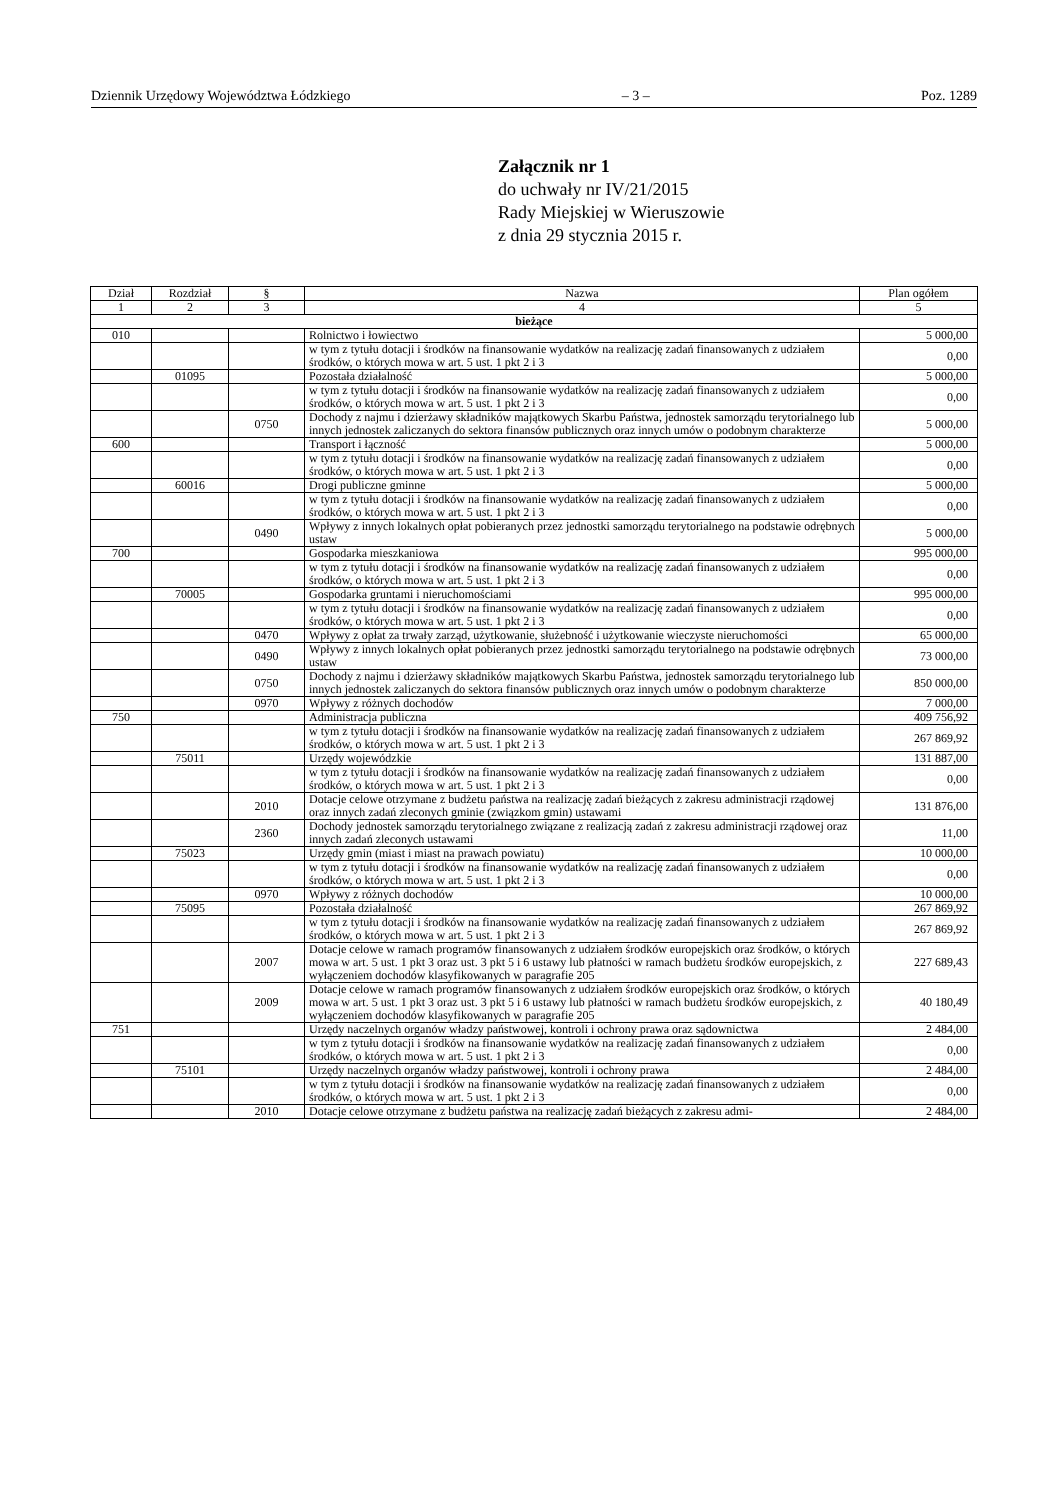Dziennik Urzędowy Województwa Łódzkiego – 3 – Poz. 1289
Załącznik nr 1
do uchwały nr IV/21/2015
Rady Miejskiej w Wieruszowie
z dnia 29 stycznia 2015 r.
| Dział | Rozdział | § | Nazwa | Plan ogółem |
| --- | --- | --- | --- | --- |
| 1 | 2 | 3 | 4 | 5 |
| bieżące | | | | |
| 010 | | | Rolnictwo i łowiectwo | 5 000,00 |
| | | | w tym z tytułu dotacji i środków na finansowanie wydatków na realizację zadań finansowanych z udziałem środków, o których mowa w art. 5 ust. 1 pkt 2 i 3 | 0,00 |
| | 01095 | | Pozostała działalność | 5 000,00 |
| | | | w tym z tytułu dotacji i środków na finansowanie wydatków na realizację zadań finansowanych z udziałem środków, o których mowa w art. 5 ust. 1 pkt 2 i 3 | 0,00 |
| | | 0750 | Dochody z najmu i dzierżawy składników majątkowych Skarbu Państwa, jednostek samorządu terytorialnego lub innych jednostek zaliczanych do sektora finansów publicznych oraz innych umów o podobnym charakterze | 5 000,00 |
| 600 | | | Transport i łączność | 5 000,00 |
| | | | w tym z tytułu dotacji i środków na finansowanie wydatków na realizację zadań finansowanych z udziałem środków, o których mowa w art. 5 ust. 1 pkt 2 i 3 | 0,00 |
| | 60016 | | Drogi publiczne gminne | 5 000,00 |
| | | | w tym z tytułu dotacji i środków na finansowanie wydatków na realizację zadań finansowanych z udziałem środków, o których mowa w art. 5 ust. 1 pkt 2 i 3 | 0,00 |
| | | 0490 | Wpływy z innych lokalnych opłat pobieranych przez jednostki samorządu terytorialnego na podstawie odrębnych ustaw | 5 000,00 |
| 700 | | | Gospodarka mieszkaniowa | 995 000,00 |
| | | | w tym z tytułu dotacji i środków na finansowanie wydatków na realizację zadań finansowanych z udziałem środków, o których mowa w art. 5 ust. 1 pkt 2 i 3 | 0,00 |
| | 70005 | | Gospodarka gruntami i nieruchomościami | 995 000,00 |
| | | | w tym z tytułu dotacji i środków na finansowanie wydatków na realizację zadań finansowanych z udziałem środków, o których mowa w art. 5 ust. 1 pkt 2 i 3 | 0,00 |
| | | 0470 | Wpływy z opłat za trwały zarząd, użytkowanie, służebność i użytkowanie wieczyste nieruchomości | 65 000,00 |
| | | 0490 | Wpływy z innych lokalnych opłat pobieranych przez jednostki samorządu terytorialnego na podstawie odrębnych ustaw | 73 000,00 |
| | | 0750 | Dochody z najmu i dzierżawy składników majątkowych Skarbu Państwa, jednostek samorządu terytorialnego lub innych jednostek zaliczanych do sektora finansów publicznych oraz innych umów o podobnym charakterze | 850 000,00 |
| | | 0970 | Wpływy z różnych dochodów | 7 000,00 |
| 750 | | | Administracja publiczna | 409 756,92 |
| | | | w tym z tytułu dotacji i środków na finansowanie wydatków na realizację zadań finansowanych z udziałem środków, o których mowa w art. 5 ust. 1 pkt 2 i 3 | 267 869,92 |
| | 75011 | | Urzędy wojewódzkie | 131 887,00 |
| | | | w tym z tytułu dotacji i środków na finansowanie wydatków na realizację zadań finansowanych z udziałem środków, o których mowa w art. 5 ust. 1 pkt 2 i 3 | 0,00 |
| | | 2010 | Dotacje celowe otrzymane z budżetu państwa na realizację zadań bieżących z zakresu administracji rządowej oraz innych zadań zleconych gminie (związkom gmin) ustawami | 131 876,00 |
| | | 2360 | Dochody jednostek samorządu terytorialnego związane z realizacją zadań z zakresu administracji rządowej oraz innych zadań zleconych ustawami | 11,00 |
| | 75023 | | Urzędy gmin (miast i miast na prawach powiatu) | 10 000,00 |
| | | | w tym z tytułu dotacji i środków na finansowanie wydatków na realizację zadań finansowanych z udziałem środków, o których mowa w art. 5 ust. 1 pkt 2 i 3 | 0,00 |
| | | 0970 | Wpływy z różnych dochodów | 10 000,00 |
| | 75095 | | Pozostała działalność | 267 869,92 |
| | | | w tym z tytułu dotacji i środków na finansowanie wydatków na realizację zadań finansowanych z udziałem środków, o których mowa w art. 5 ust. 1 pkt 2 i 3 | 267 869,92 |
| | | 2007 | Dotacje celowe w ramach programów finansowanych z udziałem środków europejskich oraz środków, o których mowa w art. 5 ust. 1 pkt 3 oraz ust. 3 pkt 5 i 6 ustawy lub płatności w ramach budżetu środków europejskich, z wyłączeniem dochodów klasyfikowanych w paragrafie 205 | 227 689,43 |
| | | 2009 | Dotacje celowe w ramach programów finansowanych z udziałem środków europejskich oraz środków, o których mowa w art. 5 ust. 1 pkt 3 oraz ust. 3 pkt 5 i 6 ustawy lub płatności w ramach budżetu środków europejskich, z wyłączeniem dochodów klasyfikowanych w paragrafie 205 | 40 180,49 |
| 751 | | | Urzędy naczelnych organów władzy państwowej, kontroli i ochrony prawa oraz sądownictwa | 2 484,00 |
| | | | w tym z tytułu dotacji i środków na finansowanie wydatków na realizację zadań finansowanych z udziałem środków, o których mowa w art. 5 ust. 1 pkt 2 i 3 | 0,00 |
| | 75101 | | Urzędy naczelnych organów władzy państwowej, kontroli i ochrony prawa | 2 484,00 |
| | | | w tym z tytułu dotacji i środków na finansowanie wydatków na realizację zadań finansowanych z udziałem środków, o których mowa w art. 5 ust. 1 pkt 2 i 3 | 0,00 |
| | | 2010 | Dotacje celowe otrzymane z budżetu państwa na realizację zadań bieżących z zakresu admi- | 2 484,00 |